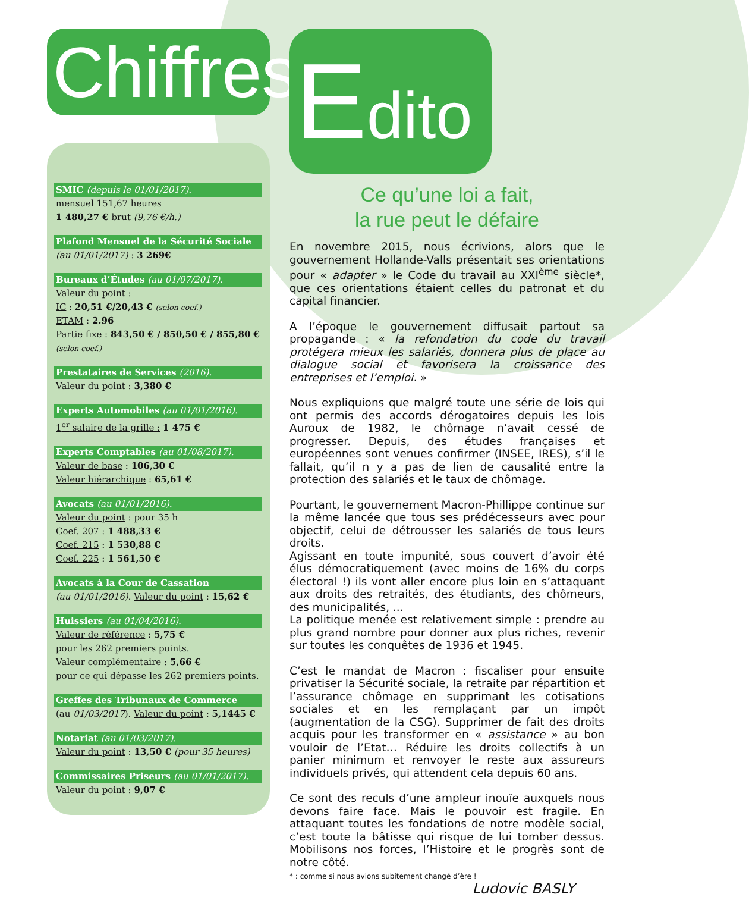Chiffres
SMIC (depuis le 01/01/2017).
mensuel 151,67 heures
1 480,27 € brut (9,76 €/h.)
Plafond Mensuel de la Sécurité Sociale
(au 01/01/2017) : 3 269€
Bureaux d’Études (au 01/07/2017).
Valeur du point :
IC : 20,51 €/20,43 € (selon coef.)
ETAM : 2.96
Partie fixe : 843,50 € / 850,50 € / 855,80 €
(selon coef.)
Prestataires de Services (2016).
Valeur du point : 3,380 €
Experts Automobiles (au 01/01/2016).
1<sup>er</sup> salaire de la grille : 1 475 €
Experts Comptables (au 01/08/2017).
Valeur de base : 106,30 €
Valeur hiérarchique : 65,61 €
Avocats (au 01/01/2016).
Valeur du point : pour 35 h
Coef. 207 : 1 488,33 €
Coef. 215 : 1 530,88 €
Coef. 225 : 1 561,50 €
Avocats à la Cour de Cassation
(au 01/01/2016). Valeur du point : 15,62 €
Huissiers (au 01/04/2016).
Valeur de référence : 5,75 €
pour les 262 premiers points.
Valeur complémentaire : 5,66 €
pour ce qui dépasse les 262 premiers points.
Greffes des Tribunaux de Commerce
(au 01/03/2017). Valeur du point : 5,1445 €
Notariat (au 01/03/2017).
Valeur du point : 13,50 € (pour 35 heures)
Commissaires Priseurs (au 01/01/2017).
Valeur du point : 9,07 €
Edito
Ce qu’une loi a fait,
la rue peut le défaire
En novembre 2015, nous écrivions, alors que le gouvernement Hollande-Valls présentait ses orientations pour « adapter » le Code du travail au XXI<sup>ème</sup> siècle*, que ces orientations étaient celles du patronat et du capital financier.
A l’époque le gouvernement diffusait partout sa propagande : « la refondation du code du travail protégera mieux les salariés, donnera plus de place au dialogue social et favorisera la croissance des entreprises et l’emploi. »
Nous expliquions que malgré toute une série de lois qui ont permis des accords dérogatoires depuis les lois Auroux de 1982, le chômage n’avait cessé de progresser. Depuis, des études françaises et européennes sont venues confirmer (INSEE, IRES), s’il le fallait, qu’il n y a pas de lien de causalité entre la protection des salariés et le taux de chômage.
Pourtant, le gouvernement Macron-Phillippe continue sur la même lancée que tous ses prédécesseurs avec pour objectif, celui de détrousser les salariés de tous leurs droits.
Agissant en toute impunité, sous couvert d’avoir été élus démocratiquement (avec moins de 16% du corps électoral !) ils vont aller encore plus loin en s’attaquant aux droits des retraités, des étudiants, des chômeurs, des municipalités, ...
La politique menée est relativement simple : prendre au plus grand nombre pour donner aux plus riches, revenir sur toutes les conquêtes de 1936 et 1945.
C’est le mandat de Macron : fiscaliser pour ensuite privatiser la Sécurité sociale, la retraite par répartition et l’assurance chômage en supprimant les cotisations sociales et en les remplaçant par un impôt (augmentation de la CSG). Supprimer de fait des droits acquis pour les transformer en « assistance » au bon vouloir de l’Etat… Réduire les droits collectifs à un panier minimum et renvoyer le reste aux assureurs individuels privés, qui attendent cela depuis 60 ans.
Ce sont des reculs d’une ampleur inouïe auxquels nous devons faire face. Mais le pouvoir est fragile. En attaquant toutes les fondations de notre modèle social, c’est toute la bâtisse qui risque de lui tomber dessus. Mobilisons nos forces, l’Histoire et le progrès sont de notre côté.
* : comme si nous avions subitement changé d’ère !
Ludovic BASLY